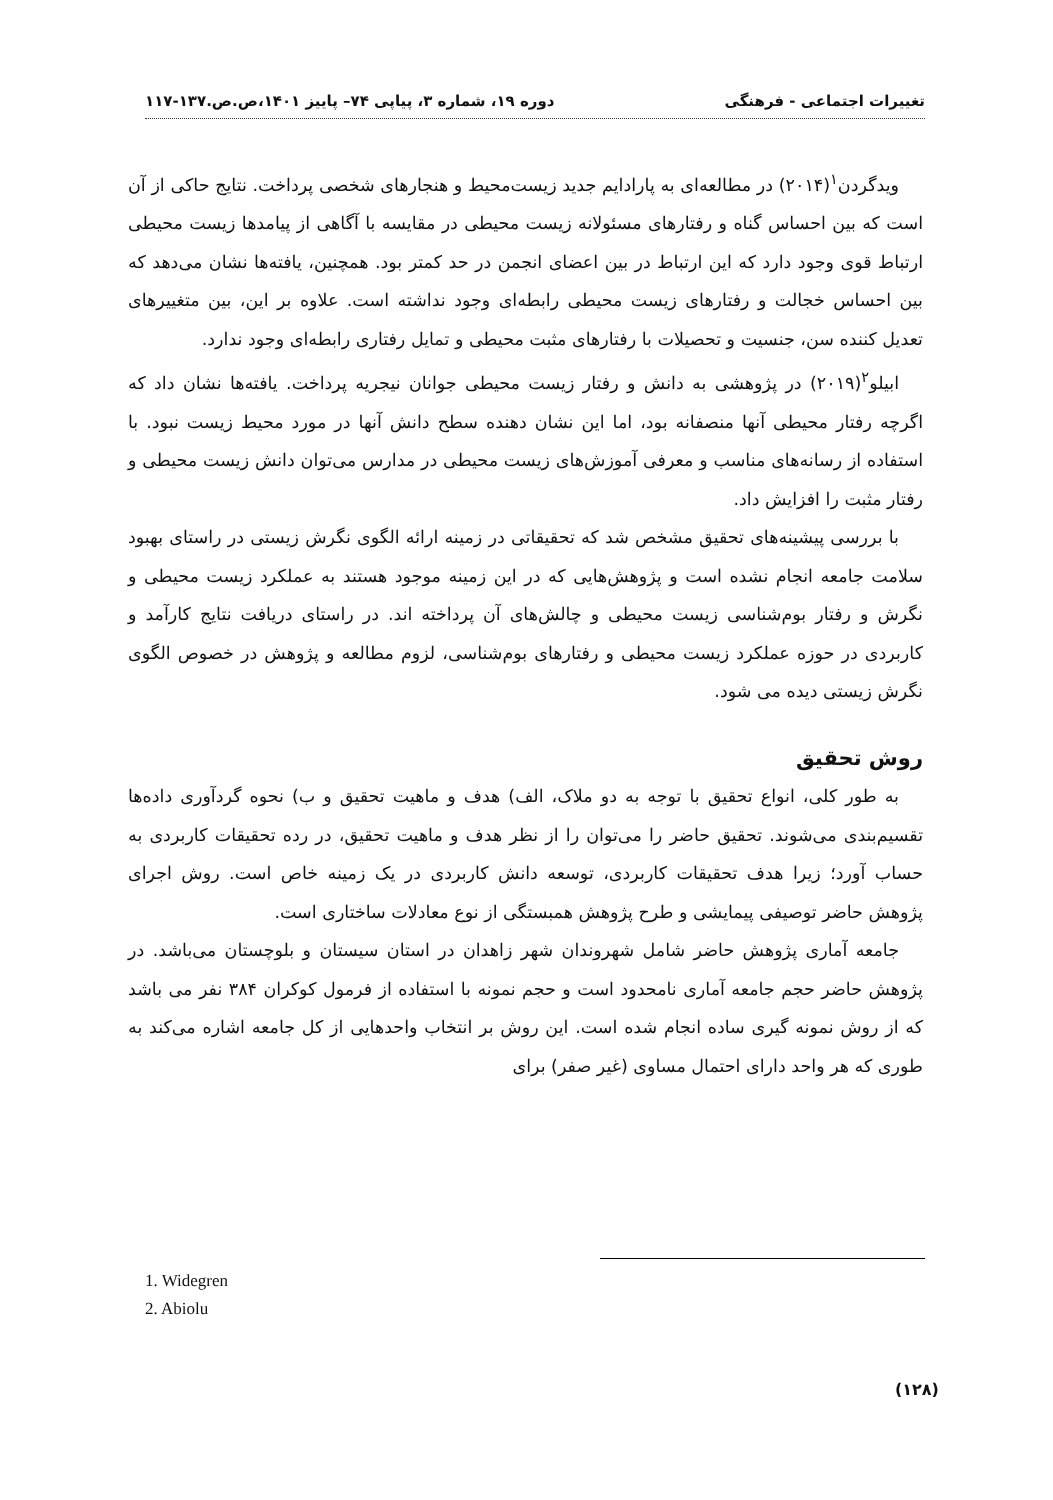تغییرات اجتماعی - فرهنگی دوره ۱۹، شماره ۳، پیاپی ۷۴– پاییز ۱۴۰۱،ص.ص.۱۳۷-۱۱۷
ویدگردن<sup>۱</sup>(۲۰۱۴) در مطالعه‌ای به پارادایم جدید زیست‌محیط و هنجارهای شخصی پرداخت. نتایج حاکی از آن است که بین احساس گناه و رفتارهای مسئولانه زیست محیطی در مقایسه با آگاهی از پیامدها زیست محیطی ارتباط قوی وجود دارد که این ارتباط در بین اعضای انجمن در حد کمتر بود. همچنین، یافته‌ها نشان می‌دهد که بین احساس خجالت و رفتارهای زیست محیطی رابطه‌ای وجود نداشته است. علاوه بر این، بین متغییرهای تعدیل کننده سن، جنسیت و تحصیلات با رفتارهای مثبت محیطی و تمایل رفتاری رابطه‌ای وجود ندارد.
ابیلو<sup>۲</sup>(۲۰۱۹) در پژوهشی به دانش و رفتار زیست محیطی جوانان نیجریه پرداخت. یافته‌ها نشان داد که اگرچه رفتار محیطی آنها منصفانه بود، اما این نشان دهنده سطح دانش آنها در مورد محیط زیست نبود. با استفاده از رسانه‌های مناسب و معرفی آموزش‌های زیست محیطی در مدارس می‌توان دانش زیست محیطی و رفتار مثبت را افزایش داد.
با بررسی پیشینه‌های تحقیق مشخص شد که تحقیقاتی در زمینه ارائه الگوی نگرش زیستی در راستای بهبود سلامت جامعه انجام نشده است و پژوهش‌هایی که در این زمینه موجود هستند به عملکرد زیست محیطی و نگرش و رفتار بوم‌شناسی زیست محیطی و چالش‌های آن پرداخته اند. در راستای دریافت نتایج کارآمد و کاربردی در حوزه عملکرد زیست محیطی و رفتارهای بوم‌شناسی، لزوم مطالعه و پژوهش در خصوص الگوی نگرش زیستی دیده می شود.
روش تحقیق
به طور کلی، انواع تحقیق با توجه به دو ملاک، الف) هدف و ماهیت تحقیق و ب) نحوه گردآوری داده‌ها تقسیم‌بندی می‌شوند. تحقیق حاضر را می‌توان را از نظر هدف و ماهیت تحقیق، در رده تحقیقات کاربردی به حساب آورد؛ زیرا هدف تحقیقات کاربردی، توسعه دانش کاربردی در یک زمینه خاص است. روش اجرای پژوهش حاضر توصیفی پیمایشی و طرح پژوهش همبستگی از نوع معادلات ساختاری است.
جامعه آماری پژوهش حاضر شامل شهروندان شهر زاهدان در استان سیستان و بلوچستان می‌باشد. در پژوهش حاضر حجم جامعه آماری نامحدود است و حجم نمونه با استفاده از فرمول کوکران ۳۸۴ نفر می باشد که از روش نمونه گیری ساده انجام شده است. این روش بر انتخاب واحدهایی از کل جامعه اشاره می‌کند به طوری که هر واحد دارای احتمال مساوی (غیر صفر) برای
1. Widegren
2. Abiolu
(۱۲۸)